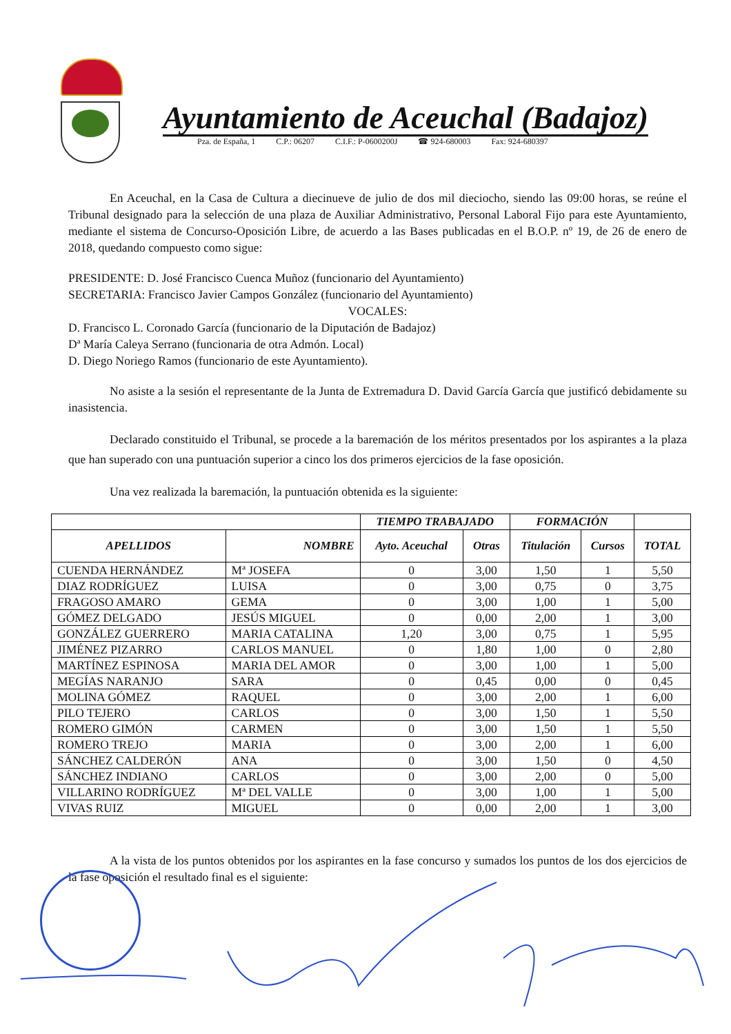Ayuntamiento de Aceuchal (Badajoz)
Pza. de España, 1 C.P.: 06207 C.I.F.: P-0600200J ☎ 924-680003 Fax: 924-680397
En Aceuchal, en la Casa de Cultura a diecinueve de julio de dos mil dieciocho, siendo las 09:00 horas, se reúne el Tribunal designado para la selección de una plaza de Auxiliar Administrativo, Personal Laboral Fijo para este Ayuntamiento, mediante el sistema de Concurso-Oposición Libre, de acuerdo a las Bases publicadas en el B.O.P. nº 19, de 26 de enero de 2018, quedando compuesto como sigue:
PRESIDENTE: D. José Francisco Cuenca Muñoz (funcionario del Ayuntamiento)
SECRETARIA: Francisco Javier Campos González (funcionario del Ayuntamiento)
VOCALES:
D. Francisco L. Coronado García (funcionario de la Diputación de Badajoz)
Dª María Caleya Serrano (funcionaria de otra Admón. Local)
D. Diego Noriego Ramos (funcionario de este Ayuntamiento).
No asiste a la sesión el representante de la Junta de Extremadura D. David García García que justificó debidamente su inasistencia.
Declarado constituido el Tribunal, se procede a la baremación de los méritos presentados por los aspirantes a la plaza que han superado con una puntuación superior a cinco los dos primeros ejercicios de la fase oposición.
Una vez realizada la baremación, la puntuación obtenida es la siguiente:
| | | TIEMPO TRABAJADO | | FORMACIÓN | | |
| --- | --- | --- | --- | --- | --- | --- |
| APELLIDOS | NOMBRE | Ayto. Aceuchal | Otras | Titulación | Cursos | TOTAL |
| CUENDA HERNÁNDEZ | Mª JOSEFA | 0 | 3,00 | 1,50 | 1 | 5,50 |
| DIAZ RODRÍGUEZ | LUISA | 0 | 3,00 | 0,75 | 0 | 3,75 |
| FRAGOSO AMARO | GEMA | 0 | 3,00 | 1,00 | 1 | 5,00 |
| GÓMEZ DELGADO | JESÚS MIGUEL | 0 | 0,00 | 2,00 | 1 | 3,00 |
| GONZÁLEZ GUERRERO | MARIA CATALINA | 1,20 | 3,00 | 0,75 | 1 | 5,95 |
| JIMÉNEZ PIZARRO | CARLOS MANUEL | 0 | 1,80 | 1,00 | 0 | 2,80 |
| MARTÍNEZ ESPINOSA | MARIA DEL AMOR | 0 | 3,00 | 1,00 | 1 | 5,00 |
| MEGÍAS NARANJO | SARA | 0 | 0,45 | 0,00 | 0 | 0,45 |
| MOLINA GÓMEZ | RAQUEL | 0 | 3,00 | 2,00 | 1 | 6,00 |
| PILO TEJERO | CARLOS | 0 | 3,00 | 1,50 | 1 | 5,50 |
| ROMERO GIMÓN | CARMEN | 0 | 3,00 | 1,50 | 1 | 5,50 |
| ROMERO TREJO | MARIA | 0 | 3,00 | 2,00 | 1 | 6,00 |
| SÁNCHEZ CALDERÓN | ANA | 0 | 3,00 | 1,50 | 0 | 4,50 |
| SÁNCHEZ INDIANO | CARLOS | 0 | 3,00 | 2,00 | 0 | 5,00 |
| VILLARINO RODRÍGUEZ | Mª DEL VALLE | 0 | 3,00 | 1,00 | 1 | 5,00 |
| VIVAS RUIZ | MIGUEL | 0 | 0,00 | 2,00 | 1 | 3,00 |
A la vista de los puntos obtenidos por los aspirantes en la fase concurso y sumados los puntos de los dos ejercicios de la fase oposición el resultado final es el siguiente: